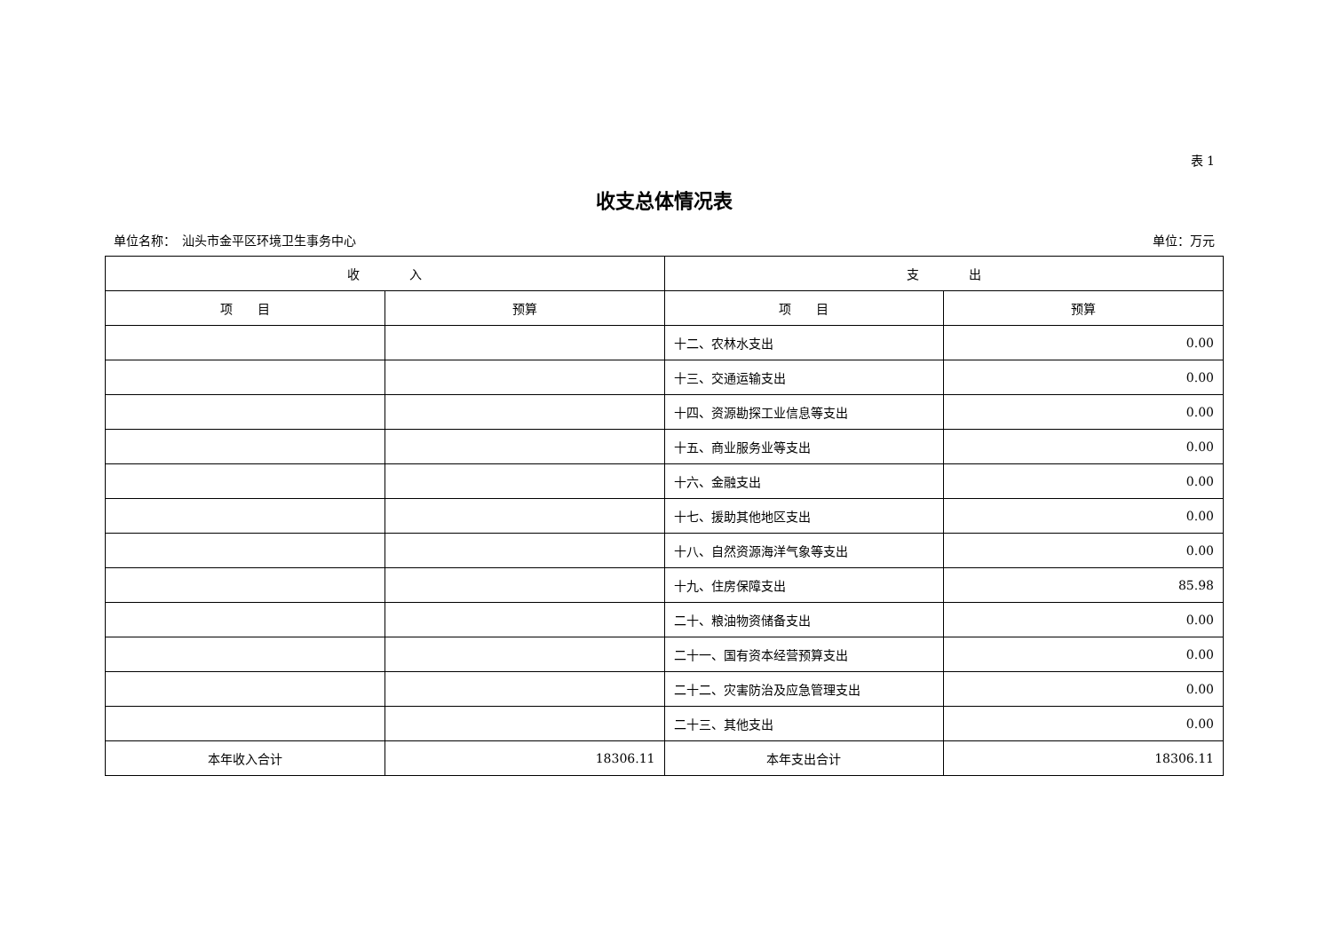表 1
收支总体情况表
单位名称：　汕头市金平区环境卫生事务中心 单位：万元
| 收 入 | | 支 出 | |
| --- | --- | --- | --- |
| 项 目 | 预算 | 项 目 | 预算 |
| | | 十二、农林水支出 | 0.00 |
| | | 十三、交通运输支出 | 0.00 |
| | | 十四、资源勘探工业信息等支出 | 0.00 |
| | | 十五、商业服务业等支出 | 0.00 |
| | | 十六、金融支出 | 0.00 |
| | | 十七、援助其他地区支出 | 0.00 |
| | | 十八、自然资源海洋气象等支出 | 0.00 |
| | | 十九、住房保障支出 | 85.98 |
| | | 二十、粮油物资储备支出 | 0.00 |
| | | 二十一、国有资本经营预算支出 | 0.00 |
| | | 二十二、灾害防治及应急管理支出 | 0.00 |
| | | 二十三、其他支出 | 0.00 |
| 本年收入合计 | 18306.11 | 本年支出合计 | 18306.11 |